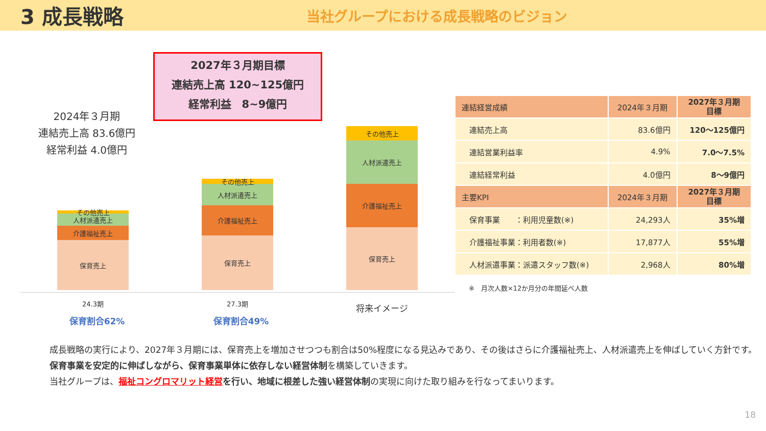3 成長戦略
当社グループにおける成長戦略のビジョン
2027年３月期目標
連結売上高 120~125億円
経常利益　8~9億円
2024年３月期
連結売上高 83.6億円
経常利益 4.0億円
その他売上
人材派遣売上
介護福祉売上
保育売上
その他売上
人材派遣売上
介護福祉売上
保育売上
その他売上
人材派遣売上
介護福祉売上
保育売上
24.3期 27.3期 将来イメージ
保育割合62% 保育割合49%
| 連結経営成績 | 2024年３月期 | 2027年３月期 目標 |
| --- | --- | --- |
| 連結売上高 | 83.6億円 | 120～125億円 |
| 連結営業利益率 | 4.9% | 7.0～7.5% |
| 連結経常利益 | 4.0億円 | 8～9億円 |
| 主要KPI | 2024年３月期 | 2027年３月期 目標 |
| 保育事業 ：利用児童数(※) | 24,293人 | 35%増 |
| 介護福祉事業：利用者数(※) | 17,877人 | 55%増 |
| 人材派遣事業：派遣スタッフ数(※) | 2,968人 | 80%増 |
※　月次人数×12か月分の年間延べ人数
成長戦略の実行により、2027年３月期には、保育売上を増加させつつも割合は50%程度になる見込みであり、その後はさらに介護福祉売上、人材派遣売上を伸ばしていく方針です。
保育事業を安定的に伸ばしながら、保育事業単体に依存しない経営体制を構築していきます。
当社グループは、福祉コングロマリット経営 を行い、地域に根差した強い経営体制の実現に向けた取り組みを行なってまいります。
18